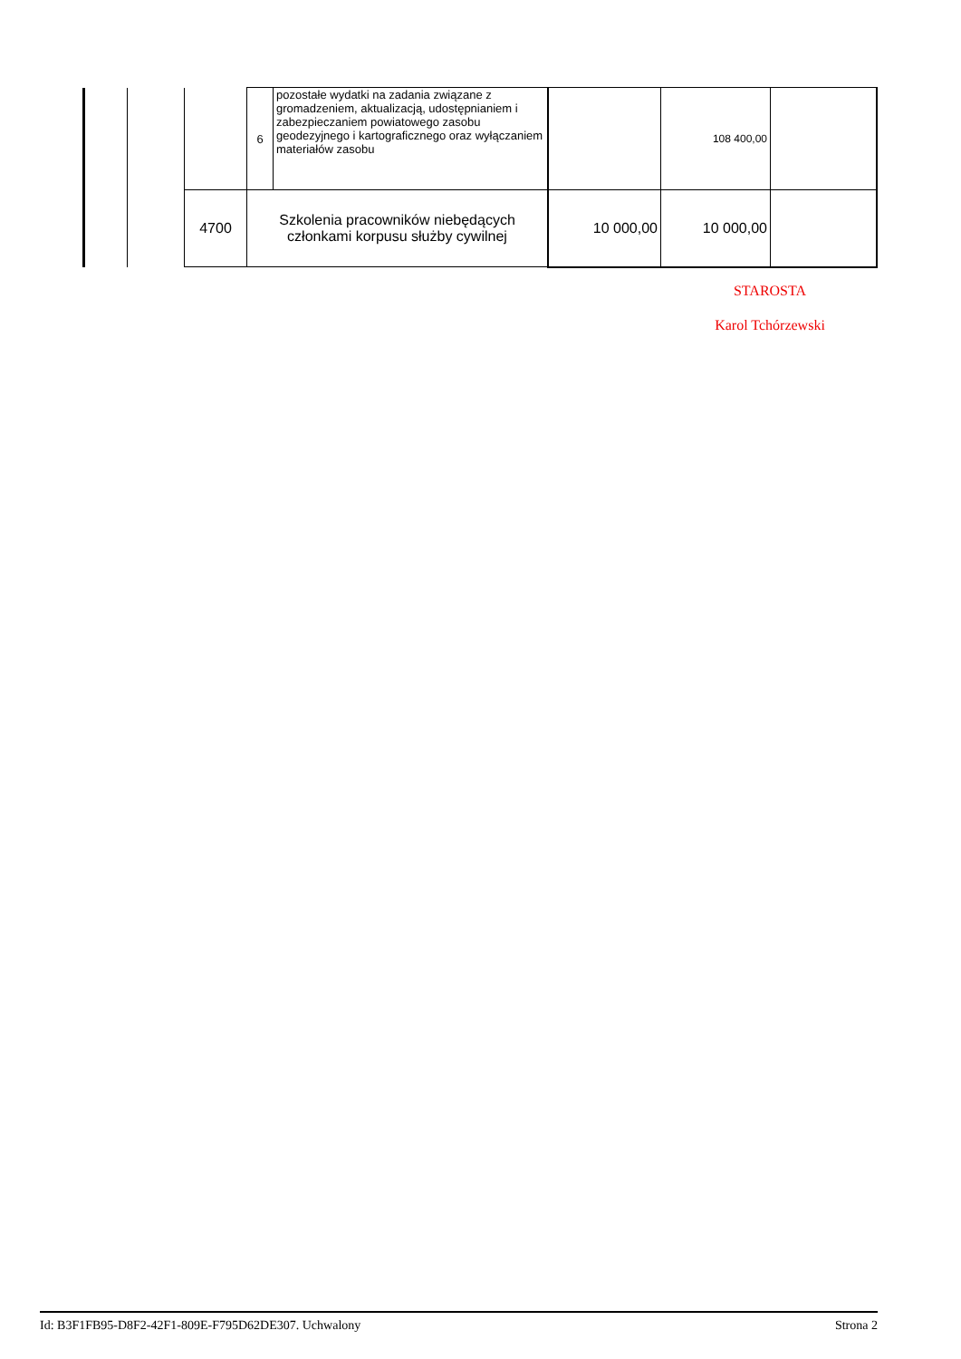| | | | 6 | pozostałe wydatki na zadania związane z gromadzeniem, aktualizacją, udostępnianiem i zabezpieczaniem powiatowego zasobu geodezyjnego i kartograficznego oraz wyłączaniem materiałów zasobu | | 108 400,00 | |
| | | 4700 | Szkolenia pracowników niebędących członkami korpusu służby cywilnej | | 10 000,00 | 10 000,00 | |
STAROSTA
Karol Tchórzewski
Id: B3F1FB95-D8F2-42F1-809E-F795D62DE307. Uchwalony Strona 2